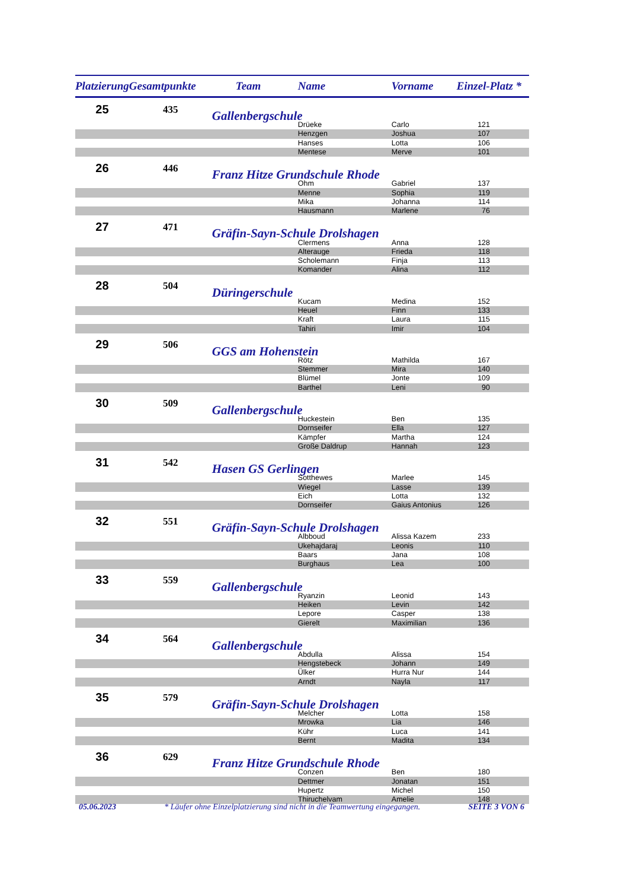| Platzierung | Gesamtpunkte | Team | Name | Vorname | Einzel-Platz * |
| --- | --- | --- | --- | --- | --- |
| 25 | 435 | Gallenbergschule | | | |
| | | | Drüeke | Carlo | 121 |
| | | | Henzgen | Joshua | 107 |
| | | | Hanses | Lotta | 106 |
| | | | Mentese | Merve | 101 |
| 26 | 446 | Franz Hitze Grundschule Rhode | | | |
| | | | Ohm | Gabriel | 137 |
| | | | Menne | Sophia | 119 |
| | | | Mika | Johanna | 114 |
| | | | Hausmann | Marlene | 76 |
| 27 | 471 | Gräfin-Sayn-Schule Drolshagen | | | |
| | | | Clermens | Anna | 128 |
| | | | Alterauge | Frieda | 118 |
| | | | Scholemann | Finja | 113 |
| | | | Komander | Alina | 112 |
| 28 | 504 | Düringerschule | | | |
| | | | Kucam | Medina | 152 |
| | | | Heuel | Finn | 133 |
| | | | Kraft | Laura | 115 |
| | | | Tahiri | Imir | 104 |
| 29 | 506 | GGS am Hohenstein | | | |
| | | | Rötz | Mathilda | 167 |
| | | | Stemmer | Mira | 140 |
| | | | Blümel | Jonte | 109 |
| | | | Barthel | Leni | 90 |
| 30 | 509 | Gallenbergschule | | | |
| | | | Huckestein | Ben | 135 |
| | | | Dornseifer | Ella | 127 |
| | | | Kämpfer | Martha | 124 |
| | | | Große Daldrup | Hannah | 123 |
| 31 | 542 | Hasen GS Gerlingen | | | |
| | | | Sotthewes | Marlee | 145 |
| | | | Wiegel | Lasse | 139 |
| | | | Eich | Lotta | 132 |
| | | | Dornseifer | Gaius Antonius | 126 |
| 32 | 551 | Gräfin-Sayn-Schule Drolshagen | | | |
| | | | Albboud | Alissa Kazem | 233 |
| | | | Ukehajdaraj | Leonis | 110 |
| | | | Baars | Jana | 108 |
| | | | Burghaus | Lea | 100 |
| 33 | 559 | Gallenbergschule | | | |
| | | | Ryanzin | Leonid | 143 |
| | | | Heiken | Levin | 142 |
| | | | Lepore | Casper | 138 |
| | | | Gierelt | Maximilian | 136 |
| 34 | 564 | Gallenbergschule | | | |
| | | | Abdulla | Alissa | 154 |
| | | | Hengstebeck | Johann | 149 |
| | | | Ülker | Hurra Nur | 144 |
| | | | Arndt | Nayla | 117 |
| 35 | 579 | Gräfin-Sayn-Schule Drolshagen | | | |
| | | | Melcher | Lotta | 158 |
| | | | Mrowka | Lia | 146 |
| | | | Kühr | Luca | 141 |
| | | | Bernt | Madita | 134 |
| 36 | 629 | Franz Hitze Grundschule Rhode | | | |
| | | | Conzen | Ben | 180 |
| | | | Dettmer | Jonatan | 151 |
| | | | Hupertz | Michel | 150 |
| | | | Thiruchelvam | Amelie | 148 |
05.06.2023 * Läufer ohne Einzelplatzierung sind nicht in die Teamwertung eingegangen. SEITE 3 VON 6